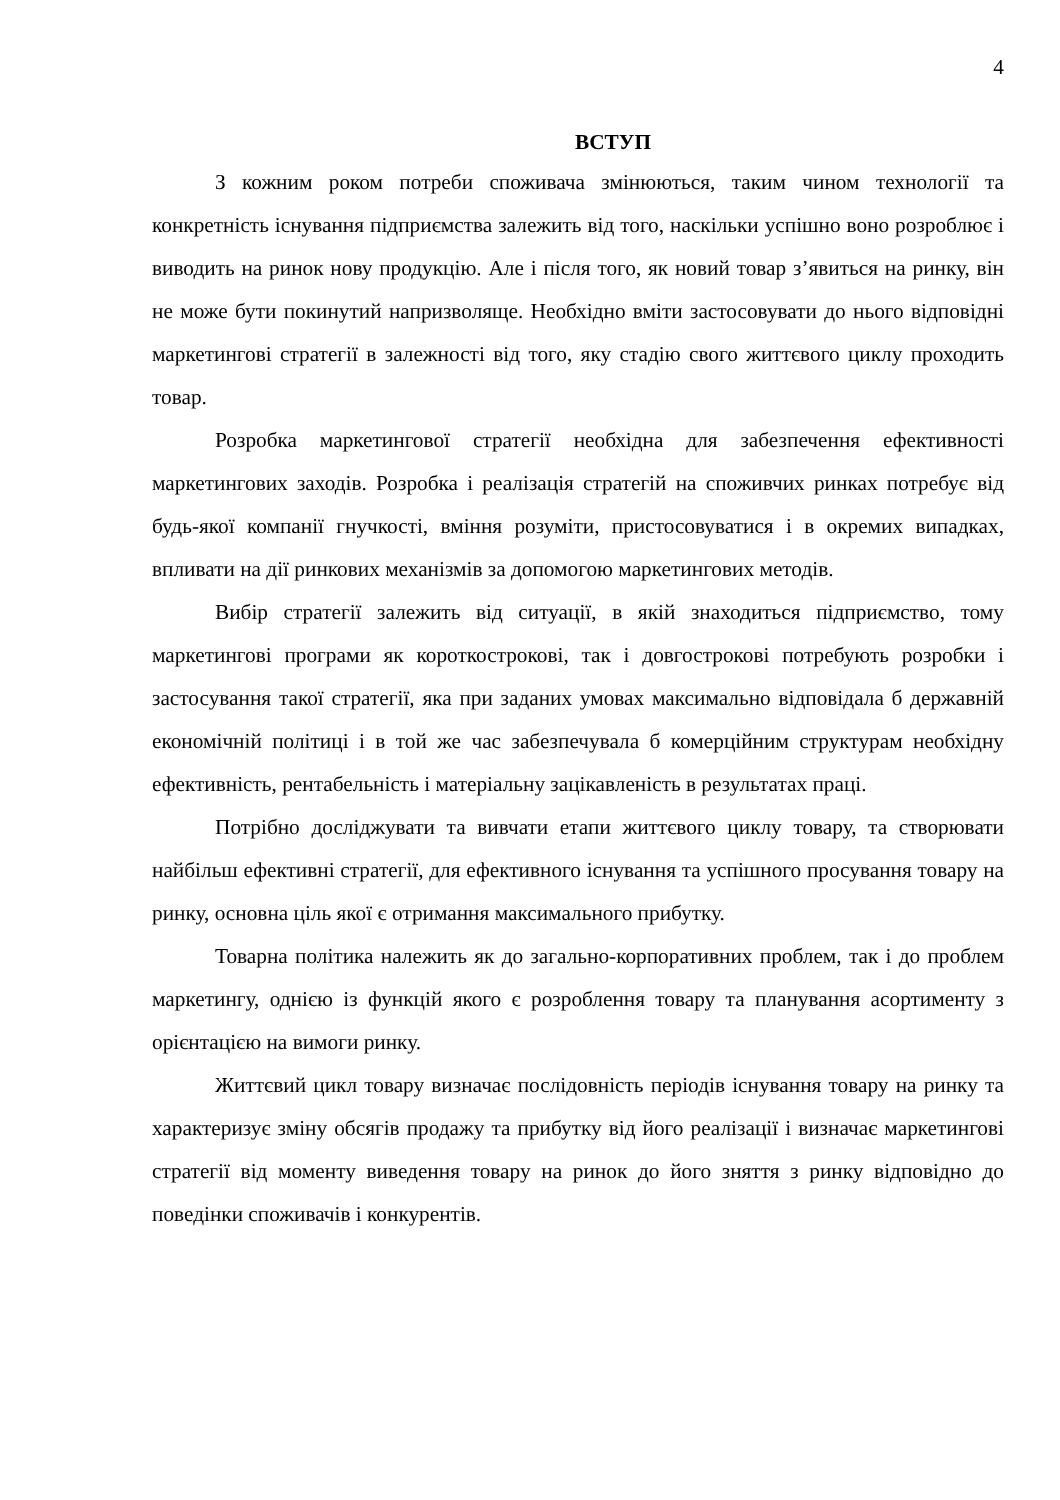4
ВСТУП
З кожним роком потреби споживача змінюються, таким чином технології та конкретність існування підприємства залежить від того, наскільки успішно воно розроблює і виводить на ринок нову продукцію. Але і після того, як новий товар з’явиться на ринку, він не може бути покинутий напризволяще. Необхідно вміти застосовувати до нього відповідні маркетингові стратегії в залежності від того, яку стадію свого життєвого циклу проходить товар.
Розробка маркетингової стратегії необхідна для забезпечення ефективності маркетингових заходів. Розробка і реалізація стратегій на споживчих ринках потребує від будь-якої компанії гнучкості, вміння розуміти, пристосовуватися і в окремих випадках, впливати на дії ринкових механізмів за допомогою маркетингових методів.
Вибір стратегії залежить від ситуації, в якій знаходиться підприємство, тому маркетингові програми як короткострокові, так і довгострокові потребують розробки і застосування такої стратегії, яка при заданих умовах максимально відповідала б державній економічній політиці і в той же час забезпечувала б комерційним структурам необхідну ефективність, рентабельність і матеріальну зацікавленість в результатах праці.
Потрібно досліджувати та вивчати етапи життєвого циклу товару, та створювати найбільш ефективні стратегії, для ефективного існування та успішного просування товару на ринку, основна ціль якої є отримання максимального прибутку.
Товарна політика належить як до загально-корпоративних проблем, так і до проблем маркетингу, однією із функцій якого є розроблення товару та планування асортименту з орієнтацією на вимоги ринку.
Життєвий цикл товару визначає послідовність періодів існування товару на ринку та характеризує зміну обсягів продажу та прибутку від його реалізації і визначає маркетингові стратегії від моменту виведення товару на ринок до його зняття з ринку відповідно до поведінки споживачів і конкурентів.